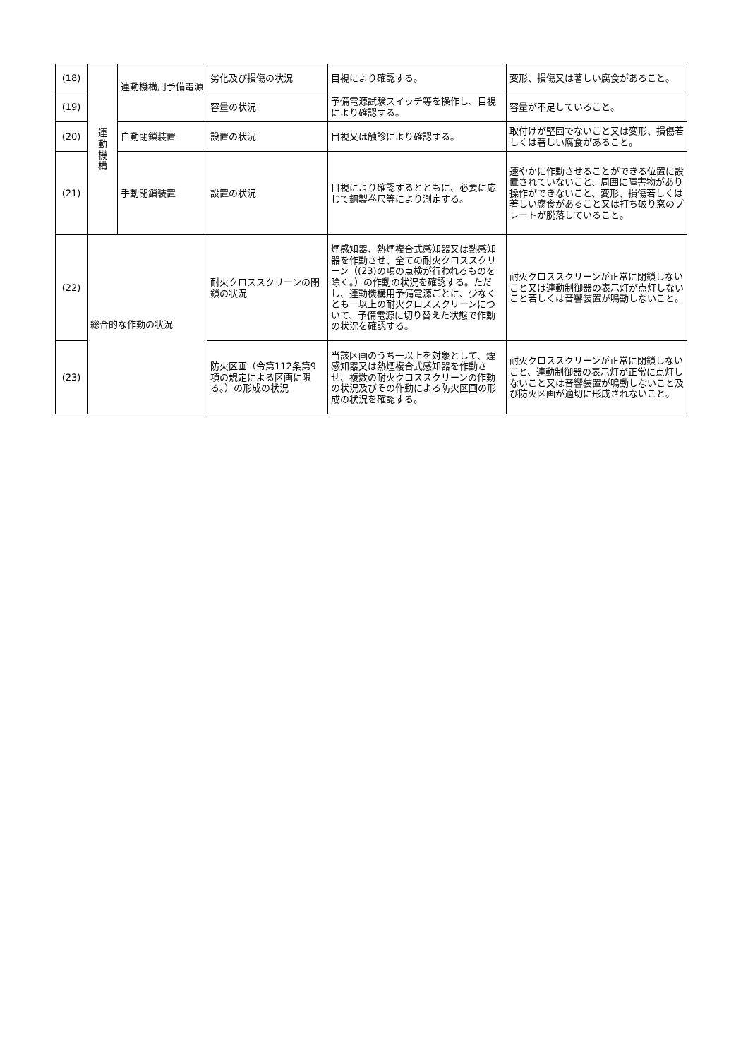| (18) | 連 動 機 構 | 連動機構用予備電源 | 劣化及び損傷の状況 | 目視により確認する。 | 変形、損傷又は著しい腐食があること。 |
| (19) | | | 容量の状況 | 予備電源試験スイッチ等を操作し、目視により確認する。 | 容量が不足していること。 |
| (20) | | 自動閉鎖装置 | 設置の状況 | 目視又は触診により確認する。 | 取付けが堅固でないこと又は変形、損傷若しくは著しい腐食があること。 |
| (21) | | 手動閉鎖装置 | 設置の状況 | 目視により確認するとともに、必要に応じて鋼製巻尺等により測定する。 | 速やかに作動させることができる位置に設置されていないこと、周囲に障害物があり操作ができないこと、変形、損傷若しくは著しい腐食があること又は打ち破り窓のプレートが脱落していること。 |
| (22) | 総合的な作動の状況 | | 耐火クロススクリーンの閉鎖の状況 | 煙感知器、熱煙複合式感知器又は熱感知器を作動させ、全ての耐火クロススクリーン（(23)の項の点検が行われるものを除く。）の作動の状況を確認する。ただし、連動機構用予備電源ごとに、少なくとも一以上の耐火クロススクリーンについて、予備電源に切り替えた状態で作動の状況を確認する。 | 耐火クロススクリーンが正常に閉鎖しないこと又は連動制御器の表示灯が点灯しないこと若しくは音響装置が鳴動しないこと。 |
| (23) | | | 防火区画（令第112条第9項の規定による区画に限る。）の形成の状況 | 当該区画のうち一以上を対象として、煙感知器又は熱煙複合式感知器を作動させ、複数の耐火クロススクリーンの作動の状況及びその作動による防火区画の形成の状況を確認する。 | 耐火クロススクリーンが正常に閉鎖しないこと、連動制御器の表示灯が正常に点灯しないこと又は音響装置が鳴動しないこと及び防火区画が適切に形成されないこと。 |